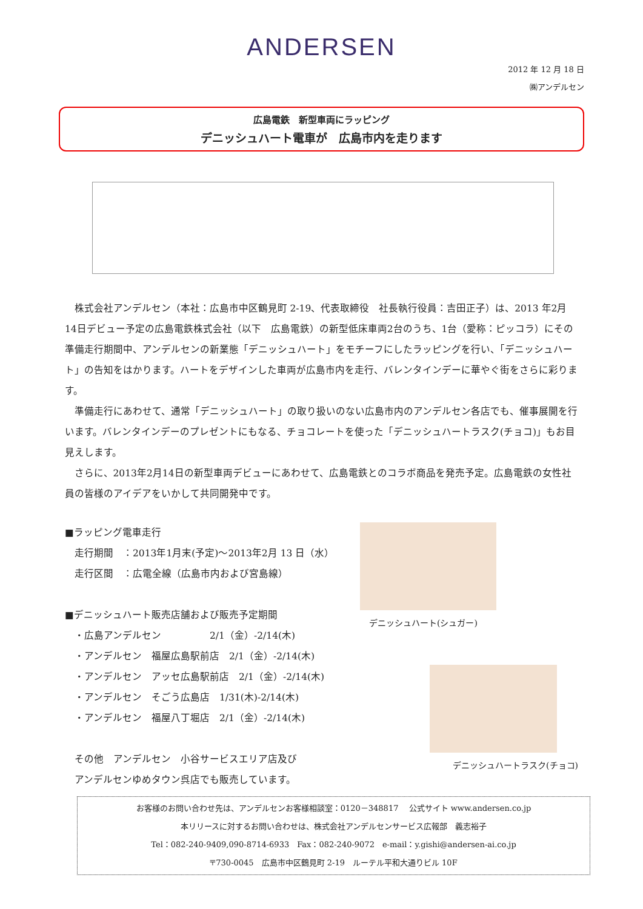ANDERSEN
2012 年 12 月 18 日
㈱アンデルセン
広島電鉄　新型車両にラッピング
デニッシュハート電車が　広島市内を走ります
株式会社アンデルセン（本社：広島市中区鶴見町 2-19、代表取締役　社長執行役員：吉田正子）は、2013 年2月14日デビュー予定の広島電鉄株式会社（以下　広島電鉄）の新型低床車両2台のうち、1台（愛称：ピッコラ）にその準備走行期間中、アンデルセンの新業態「デニッシュハート」をモチーフにしたラッピングを行い、「デニッシュハート」の告知をはかります。ハートをデザインした車両が広島市内を走行、バレンタインデーに華やぐ街をさらに彩ります。
準備走行にあわせて、通常「デニッシュハート」の取り扱いのない広島市内のアンデルセン各店でも、催事展開を行います。バレンタインデーのプレゼントにもなる、チョコレートを使った「デニッシュハートラスク(チョコ)」もお目見えします。
さらに、2013年2月14日の新型車両デビューにあわせて、広島電鉄とのコラボ商品を発売予定。広島電鉄の女性社員の皆様のアイデアをいかして共同開発中です。
■ラッピング電車走行
　走行期間　：2013年1月末(予定)～2013年2月 13 日（水）
　走行区間　：広電全線（広島市内および宮島線）
■デニッシュハート販売店舗および販売予定期間
　・広島アンデルセン　　　　　2/1（金）-2/14(木)
　・アンデルセン　福屋広島駅前店　2/1（金）-2/14(木)
　・アンデルセン　アッセ広島駅前店　2/1（金）-2/14(木)
　・アンデルセン　そごう広島店　1/31(木)-2/14(木)
　・アンデルセン　福屋八丁堀店　2/1（金）-2/14(木)
　その他　アンデルセン　小谷サービスエリア店及び
　アンデルセンゆめタウン呉店でも販売しています。
デニッシュハート(シュガー)
デニッシュハートラスク(チョコ)
お客様のお問い合わせ先は、アンデルセンお客様相談室：0120－348817　 公式サイト www.andersen.co.jp
本リリースに対するお問い合わせは、株式会社アンデルセンサービス広報部　義志裕子
Tel：082-240-9409,090-8714-6933　Fax：082-240-9072　e-mail：y.gishi@andersen-ai.co.jp
〒730-0045　広島市中区鶴見町 2-19　ルーテル平和大通りビル 10F